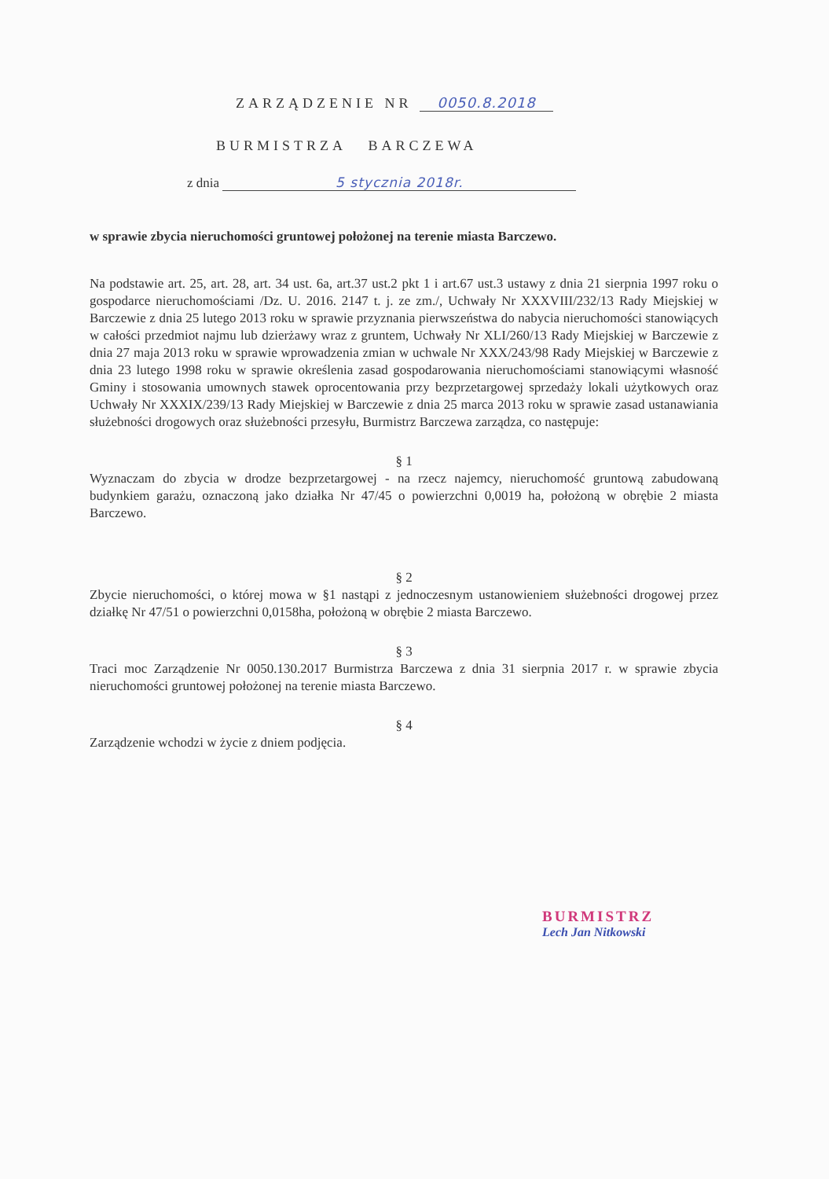ZARZĄDZENIE NR 0050.8.2018
BURMISTRZA BARCZEWA
z dnia 5 stycznia 2018r.
w sprawie zbycia nieruchomości gruntowej położonej na terenie miasta Barczewo.
Na podstawie art. 25, art. 28, art. 34 ust. 6a, art.37 ust.2 pkt 1 i art.67 ust.3 ustawy z dnia 21 sierpnia 1997 roku o gospodarce nieruchomościami /Dz. U. 2016. 2147 t. j. ze zm./, Uchwały Nr XXXVIII/232/13 Rady Miejskiej w Barczewie z dnia 25 lutego 2013 roku w sprawie przyznania pierwszeństwa do nabycia nieruchomości stanowiących w całości przedmiot najmu lub dzierżawy wraz z gruntem, Uchwały Nr XLI/260/13 Rady Miejskiej w Barczewie z dnia 27 maja 2013 roku w sprawie wprowadzenia zmian w uchwale Nr XXX/243/98 Rady Miejskiej w Barczewie z dnia 23 lutego 1998 roku w sprawie określenia zasad gospodarowania nieruchomościami stanowiącymi własność Gminy i stosowania umownych stawek oprocentowania przy bezprzetargowej sprzedaży lokali użytkowych oraz Uchwały Nr XXXIX/239/13 Rady Miejskiej w Barczewie z dnia 25 marca 2013 roku w sprawie zasad ustanawiania służebności drogowych oraz służebności przesyłu, Burmistrz Barczewa zarządza, co następuje:
§ 1
Wyznaczam do zbycia w drodze bezprzetargowej - na rzecz najemcy, nieruchomość gruntową zabudowaną budynkiem garażu, oznaczoną jako działka Nr 47/45 o powierzchni 0,0019 ha, położoną w obrębie 2 miasta Barczewo.
§ 2
Zbycie nieruchomości, o której mowa w §1 nastąpi z jednoczesnym ustanowieniem służebności drogowej przez działkę Nr 47/51 o powierzchni 0,0158ha, położoną w obrębie 2 miasta Barczewo.
§ 3
Traci moc Zarządzenie Nr 0050.130.2017 Burmistrza Barczewa z dnia 31 sierpnia 2017 r. w sprawie zbycia nieruchomości gruntowej położonej na terenie miasta Barczewo.
§ 4
Zarządzenie wchodzi w życie z dniem podjęcia.
BURMISTRZ
Lech Jan Nitkowski